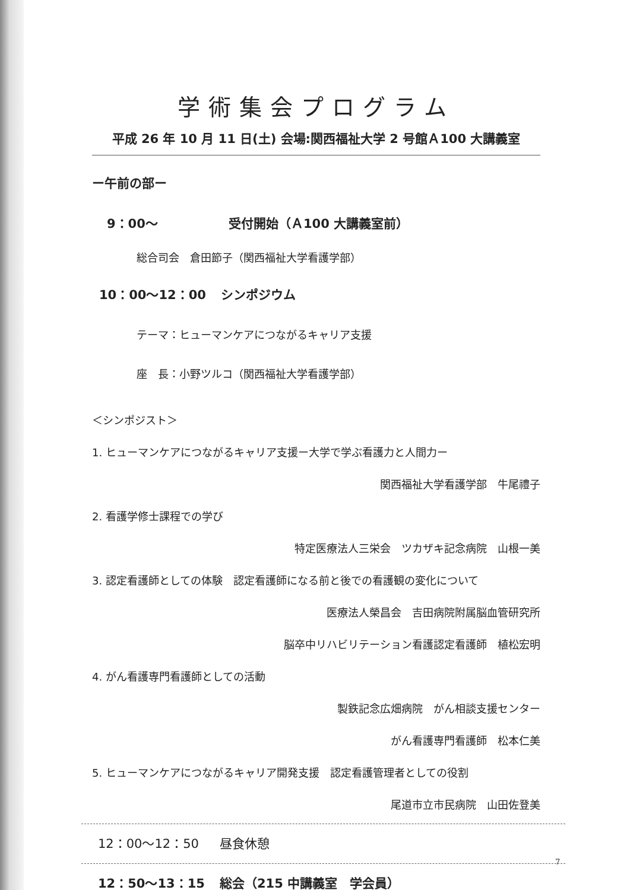学術集会プログラム
平成 26 年 10 月 11 日(土) 会場:関西福祉大学 2 号館Ａ100 大講義室
ー午前の部ー
9：00～ 受付開始（Ａ100 大講義室前）
総合司会　倉田節子（関西福祉大学看護学部）
10：00～12：00 シンポジウム
テーマ：ヒューマンケアにつながるキャリア支援
座　長：小野ツルコ（関西福祉大学看護学部）
＜シンポジスト＞
1. ヒューマンケアにつながるキャリア支援ー大学で学ぶ看護力と人間力ー
関西福祉大学看護学部　牛尾禮子
2. 看護学修士課程での学び
特定医療法人三栄会　ツカザキ記念病院　山根一美
3. 認定看護師としての体験　認定看護師になる前と後での看護観の変化について
医療法人榮昌会　吉田病院附属脳血管研究所
脳卒中リハビリテーション看護認定看護師　植松宏明
4. がん看護専門看護師としての活動
製鉄記念広畑病院　がん相談支援センター
がん看護専門看護師　松本仁美
5. ヒューマンケアにつながるキャリア開発支援　認定看護管理者としての役割
尾道市立市民病院　山田佐登美
12：00～12：50 昼食休憩
12：50～13：15 総会（215 中講義室　学会員）
7